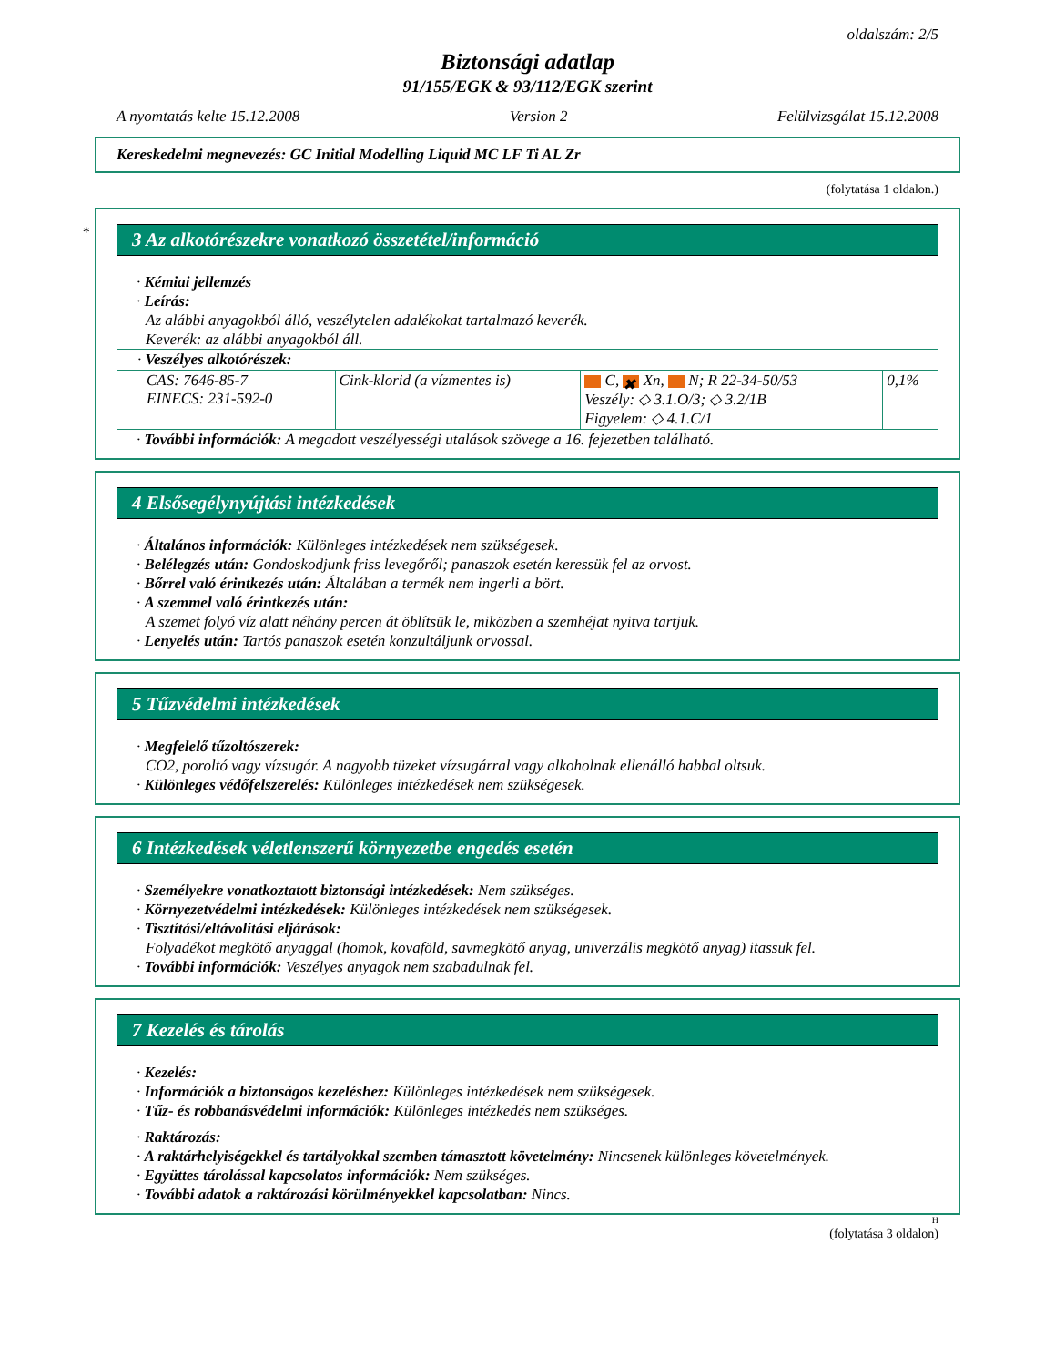oldalszám: 2/5
Biztonsági adatlap
91/155/EGK & 93/112/EGK szerint
A nyomtatás kelte 15.12.2008 Version 2 Felülvizsgálat 15.12.2008
Kereskedelmi megnevezés: GC Initial Modelling Liquid MC LF Ti AL Zr
(folytatása 1 oldalon.)
*
3 Az alkotórészekre vonatkozó összetétel/információ
· Kémiai jellemzés
· Leírás:
Az alábbi anyagokból álló, veszélytelen adalékokat tartalmazó keverék.
Keverék: az alábbi anyagokból áll.
| · Veszélyes alkotórészek: | | | |
| CAS: 7646-85-7 EINECS: 231-592-0 | Cink-klorid (a vízmentes is) | C, ✖ Xn, N; R 22-34-50/53 Veszély: ◇ 3.1.O/3; ◇ 3.2/1B Figyelem: ◇ 4.1.C/1 | 0,1% |
· További információk: A megadott veszélyességi utalások szövege a 16. fejezetben található.
4 Elsősegélynyújtási intézkedések
· Általános információk: Különleges intézkedések nem szükségesek.
· Belélegzés után: Gondoskodjunk friss levegőről; panaszok esetén keressük fel az orvost.
· Bőrrel való érintkezés után: Általában a termék nem ingerli a bört.
· A szemmel való érintkezés után:
A szemet folyó víz alatt néhány percen át öblítsük le, miközben a szemhéjat nyitva tartjuk.
· Lenyelés után: Tartós panaszok esetén konzultáljunk orvossal.
5 Tűzvédelmi intézkedések
· Megfelelő tűzoltószerek:
CO2, poroltó vagy vízsugár. A nagyobb tüzeket vízsugárral vagy alkoholnak ellenálló habbal oltsuk.
· Különleges védőfelszerelés: Különleges intézkedések nem szükségesek.
6 Intézkedések véletlenszerű környezetbe engedés esetén
· Személyekre vonatkoztatott biztonsági intézkedések: Nem szükséges.
· Környezetvédelmi intézkedések: Különleges intézkedések nem szükségesek.
· Tisztítási/eltávolítási eljárások:
Folyadékot megkötő anyaggal (homok, kovaföld, savmegkötő anyag, univerzális megkötő anyag) itassuk fel.
· További információk: Veszélyes anyagok nem szabadulnak fel.
7 Kezelés és tárolás
· Kezelés:
· Információk a biztonságos kezeléshez: Különleges intézkedések nem szükségesek.
· Tűz- és robbanásvédelmi információk: Különleges intézkedés nem szükséges.
· Raktározás:
· A raktárhelyiségekkel és tartályokkal szemben támasztott követelmény: Nincsenek különleges követelmények.
· Együttes tárolással kapcsolatos információk: Nem szükséges.
· További adatok a raktározási körülményekkel kapcsolatban: Nincs.
H
(folytatása 3 oldalon)